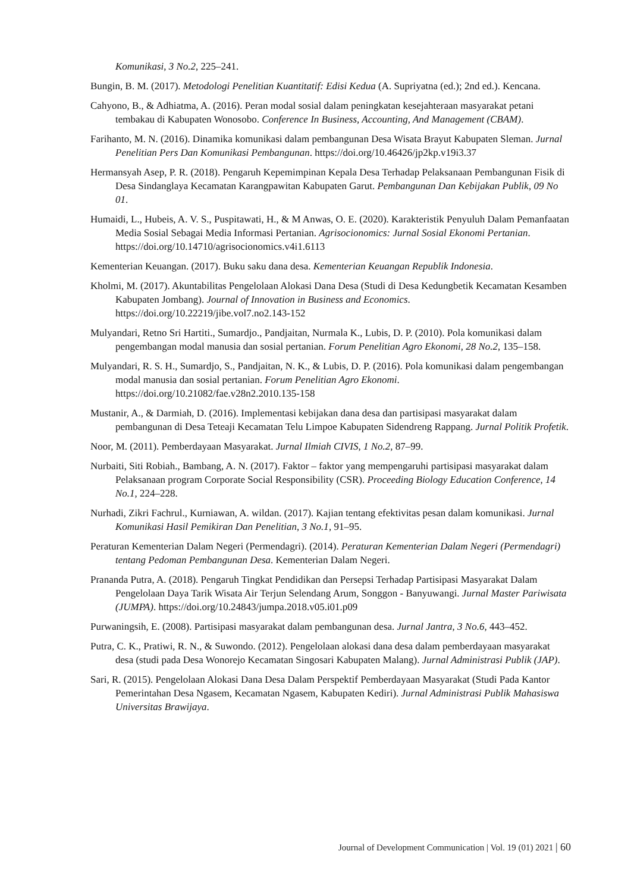Komunikasi, 3 No.2, 225–241.
Bungin, B. M. (2017). Metodologi Penelitian Kuantitatif: Edisi Kedua (A. Supriyatna (ed.); 2nd ed.). Kencana.
Cahyono, B., & Adhiatma, A. (2016). Peran modal sosial dalam peningkatan kesejahteraan masyarakat petani tembakau di Kabupaten Wonosobo. Conference In Business, Accounting, And Management (CBAM).
Farihanto, M. N. (2016). Dinamika komunikasi dalam pembangunan Desa Wisata Brayut Kabupaten Sleman. Jurnal Penelitian Pers Dan Komunikasi Pembangunan. https://doi.org/10.46426/jp2kp.v19i3.37
Hermansyah Asep, P. R. (2018). Pengaruh Kepemimpinan Kepala Desa Terhadap Pelaksanaan Pembangunan Fisik di Desa Sindanglaya Kecamatan Karangpawitan Kabupaten Garut. Pembangunan Dan Kebijakan Publik, 09 No 01.
Humaidi, L., Hubeis, A. V. S., Puspitawati, H., & M Anwas, O. E. (2020). Karakteristik Penyuluh Dalam Pemanfaatan Media Sosial Sebagai Media Informasi Pertanian. Agrisocionomics: Jurnal Sosial Ekonomi Pertanian. https://doi.org/10.14710/agrisocionomics.v4i1.6113
Kementerian Keuangan. (2017). Buku saku dana desa. Kementerian Keuangan Republik Indonesia.
Kholmi, M. (2017). Akuntabilitas Pengelolaan Alokasi Dana Desa (Studi di Desa Kedungbetik Kecamatan Kesamben Kabupaten Jombang). Journal of Innovation in Business and Economics. https://doi.org/10.22219/jibe.vol7.no2.143-152
Mulyandari, Retno Sri Hartiti., Sumardjo., Pandjaitan, Nurmala K., Lubis, D. P. (2010). Pola komunikasi dalam pengembangan modal manusia dan sosial pertanian. Forum Penelitian Agro Ekonomi, 28 No.2, 135–158.
Mulyandari, R. S. H., Sumardjo, S., Pandjaitan, N. K., & Lubis, D. P. (2016). Pola komunikasi dalam pengembangan modal manusia dan sosial pertanian. Forum Penelitian Agro Ekonomi. https://doi.org/10.21082/fae.v28n2.2010.135-158
Mustanir, A., & Darmiah, D. (2016). Implementasi kebijakan dana desa dan partisipasi masyarakat dalam pembangunan di Desa Teteaji Kecamatan Telu Limpoe Kabupaten Sidendreng Rappang. Jurnal Politik Profetik.
Noor, M. (2011). Pemberdayaan Masyarakat. Jurnal Ilmiah CIVIS, 1 No.2, 87–99.
Nurbaiti, Siti Robiah., Bambang, A. N. (2017). Faktor – faktor yang mempengaruhi partisipasi masyarakat dalam Pelaksanaan program Corporate Social Responsibility (CSR). Proceeding Biology Education Conference, 14 No.1, 224–228.
Nurhadi, Zikri Fachrul., Kurniawan, A. wildan. (2017). Kajian tentang efektivitas pesan dalam komunikasi. Jurnal Komunikasi Hasil Pemikiran Dan Penelitian, 3 No.1, 91–95.
Peraturan Kementerian Dalam Negeri (Permendagri). (2014). Peraturan Kementerian Dalam Negeri (Permendagri) tentang Pedoman Pembangunan Desa. Kementerian Dalam Negeri.
Prananda Putra, A. (2018). Pengaruh Tingkat Pendidikan dan Persepsi Terhadap Partisipasi Masyarakat Dalam Pengelolaan Daya Tarik Wisata Air Terjun Selendang Arum, Songgon - Banyuwangi. Jurnal Master Pariwisata (JUMPA). https://doi.org/10.24843/jumpa.2018.v05.i01.p09
Purwaningsih, E. (2008). Partisipasi masyarakat dalam pembangunan desa. Jurnal Jantra, 3 No.6, 443–452.
Putra, C. K., Pratiwi, R. N., & Suwondo. (2012). Pengelolaan alokasi dana desa dalam pemberdayaan masyarakat desa (studi pada Desa Wonorejo Kecamatan Singosari Kabupaten Malang). Jurnal Administrasi Publik (JAP).
Sari, R. (2015). Pengelolaan Alokasi Dana Desa Dalam Perspektif Pemberdayaan Masyarakat (Studi Pada Kantor Pemerintahan Desa Ngasem, Kecamatan Ngasem, Kabupaten Kediri). Jurnal Administrasi Publik Mahasiswa Universitas Brawijaya.
Journal of Development Communication | Vol. 19 (01) 2021 | 60